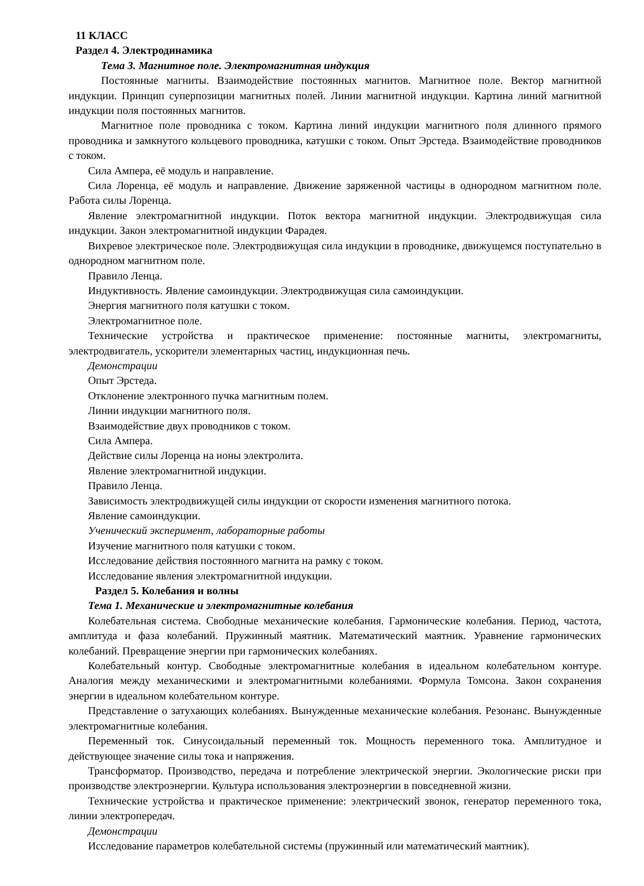11 КЛАСС
Раздел 4. Электродинамика
Тема 3. Магнитное поле. Электромагнитная индукция
Постоянные магниты. Взаимодействие постоянных магнитов. Магнитное поле. Вектор магнитной индукции. Принцип суперпозиции магнитных полей. Линии магнитной индукции. Картина линий магнитной индукции поля постоянных магнитов.
Магнитное поле проводника с током. Картина линий индукции магнитного поля длинного прямого проводника и замкнутого кольцевого проводника, катушки с током. Опыт Эрстеда. Взаимодействие проводников с током.
Сила Ампера, её модуль и направление.
Сила Лоренца, её модуль и направление. Движение заряженной частицы в однородном магнитном поле. Работа силы Лоренца.
Явление электромагнитной индукции. Поток вектора магнитной индукции. Электродвижущая сила индукции. Закон электромагнитной индукции Фарадея.
Вихревое электрическое поле. Электродвижущая сила индукции в проводнике, движущемся поступательно в однородном магнитном поле.
Правило Ленца.
Индуктивность. Явление самоиндукции. Электродвижущая сила самоиндукции.
Энергия магнитного поля катушки с током.
Электромагнитное поле.
Технические устройства и практическое применение: постоянные магниты, электромагниты, электродвигатель, ускорители элементарных частиц, индукционная печь.
Демонстрации
Опыт Эрстеда.
Отклонение электронного пучка магнитным полем.
Линии индукции магнитного поля.
Взаимодействие двух проводников с током.
Сила Ампера.
Действие силы Лоренца на ионы электролита.
Явление электромагнитной индукции.
Правило Ленца.
Зависимость электродвижущей силы индукции от скорости изменения магнитного потока.
Явление самоиндукции.
Ученический эксперимент, лабораторные работы
Изучение магнитного поля катушки с током.
Исследование действия постоянного магнита на рамку с током.
Исследование явления электромагнитной индукции.
Раздел 5. Колебания и волны
Тема 1. Механические и электромагнитные колебания
Колебательная система. Свободные механические колебания. Гармонические колебания. Период, частота, амплитуда и фаза колебаний. Пружинный маятник. Математический маятник. Уравнение гармонических колебаний. Превращение энергии при гармонических колебаниях.
Колебательный контур. Свободные электромагнитные колебания в идеальном колебательном контуре. Аналогия между механическими и электромагнитными колебаниями. Формула Томсона. Закон сохранения энергии в идеальном колебательном контуре.
Представление о затухающих колебаниях. Вынужденные механические колебания. Резонанс. Вынужденные электромагнитные колебания.
Переменный ток. Синусоидальный переменный ток. Мощность переменного тока. Амплитудное и действующее значение силы тока и напряжения.
Трансформатор. Производство, передача и потребление электрической энергии. Экологические риски при производстве электроэнергии. Культура использования электроэнергии в повседневной жизни.
Технические устройства и практическое применение: электрический звонок, генератор переменного тока, линии электропередач.
Демонстрации
Исследование параметров колебательной системы (пружинный или математический маятник).